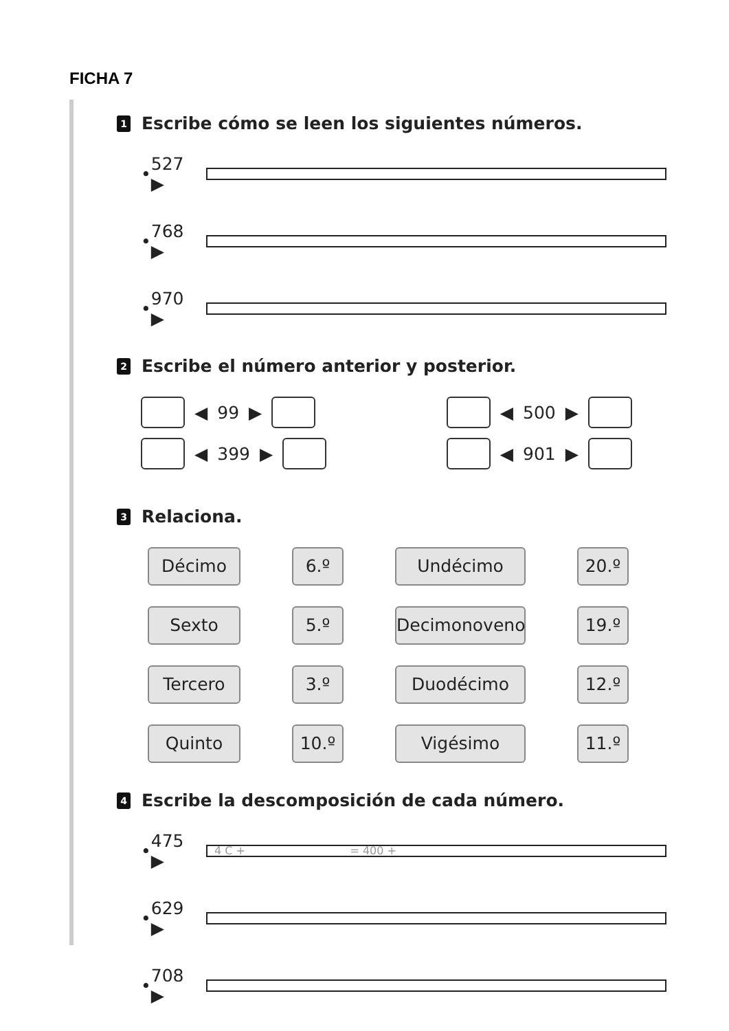FICHA 7
1 Escribe cómo se leen los siguientes números.
• 527 ▶
• 768 ▶
• 970 ▶
2 Escribe el número anterior y posterior.
◀ 99 ▶
◀ 399 ▶
◀ 500 ▶
◀ 901 ▶
3 Relaciona.
Décimo
6.º
Undécimo
20.º
Sexto
5.º
Decimonoveno
19.º
Tercero
3.º
Duodécimo
12.º
Quinto
10.º
Vigésimo
11.º
4 Escribe la descomposición de cada número.
• 475 ▶
4 C + = 400 +
• 629 ▶
• 708 ▶